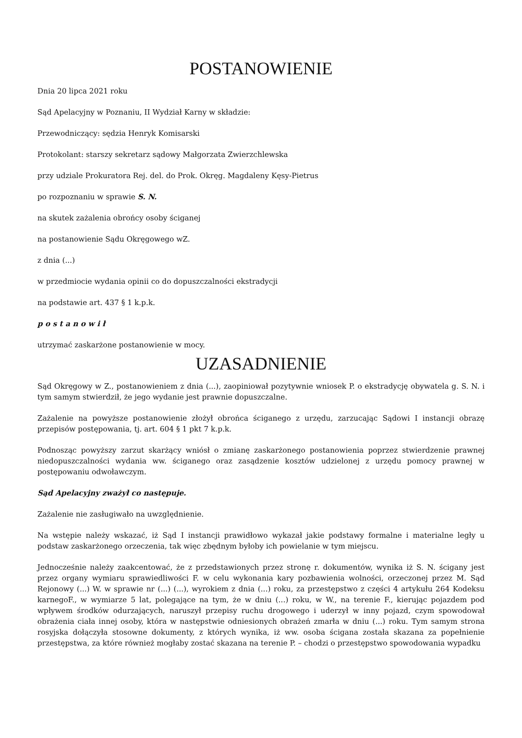POSTANOWIENIE
Dnia 20 lipca 2021 roku
Sąd Apelacyjny w Poznaniu, II Wydział Karny w składzie:
Przewodniczący: sędzia Henryk Komisarski
Protokolant: starszy sekretarz sądowy Małgorzata Zwierzchlewska
przy udziale Prokuratora Rej. del. do Prok. Okręg. Magdaleny Kęsy-Pietrus
po rozpoznaniu w sprawie S. N.
na skutek zażalenia obrońcy osoby ściganej
na postanowienie Sądu Okręgowego wZ.
z dnia (...)
w przedmiocie wydania opinii co do dopuszczalności ekstradycji
na podstawie art. 437 § 1 k.p.k.
p o s t a n o w i ł
utrzymać zaskarżone postanowienie w mocy.
UZASADNIENIE
Sąd Okręgowy w Z., postanowieniem z dnia (...), zaopiniował pozytywnie wniosek P. o ekstradycję obywatela g. S. N. i tym samym stwierdził, że jego wydanie jest prawnie dopuszczalne.
Zażalenie na powyższe postanowienie złożył obrońca ściganego z urzędu, zarzucając Sądowi I instancji obrazę przepisów postępowania, tj. art. 604 § 1 pkt 7 k.p.k.
Podnosząc powyższy zarzut skarżący wniósł o zmianę zaskarżonego postanowienia poprzez stwierdzenie prawnej niedopuszczalności wydania ww. ściganego oraz zasądzenie kosztów udzielonej z urzędu pomocy prawnej w postępowaniu odwoławczym.
Sąd Apelacyjny zważył co następuje.
Zażalenie nie zasługiwało na uwzględnienie.
Na wstępie należy wskazać, iż Sąd I instancji prawidłowo wykazał jakie podstawy formalne i materialne legły u podstaw zaskarżonego orzeczenia, tak więc zbędnym byłoby ich powielanie w tym miejscu.
Jednocześnie należy zaakcentować, że z przedstawionych przez stronę r. dokumentów, wynika iż S. N. ścigany jest przez organy wymiaru sprawiedliwości F. w celu wykonania kary pozbawienia wolności, orzeczonej przez M. Sąd Rejonowy (...) W. w sprawie nr (...) (...), wyrokiem z dnia (...) roku, za przestępstwo z części 4 artykułu 264 Kodeksu karnegoF., w wymiarze 5 lat, polegające na tym, że w dniu (...) roku, w W., na terenie F., kierując pojazdem pod wpływem środków odurzających, naruszył przepisy ruchu drogowego i uderzył w inny pojazd, czym spowodował obrażenia ciała innej osoby, która w następstwie odniesionych obrażeń zmarła w dniu (...) roku. Tym samym strona rosyjska dołączyła stosowne dokumenty, z których wynika, iż ww. osoba ścigana została skazana za popełnienie przestępstwa, za które również mogłaby zostać skazana na terenie P. – chodzi o przestępstwo spowodowania wypadku